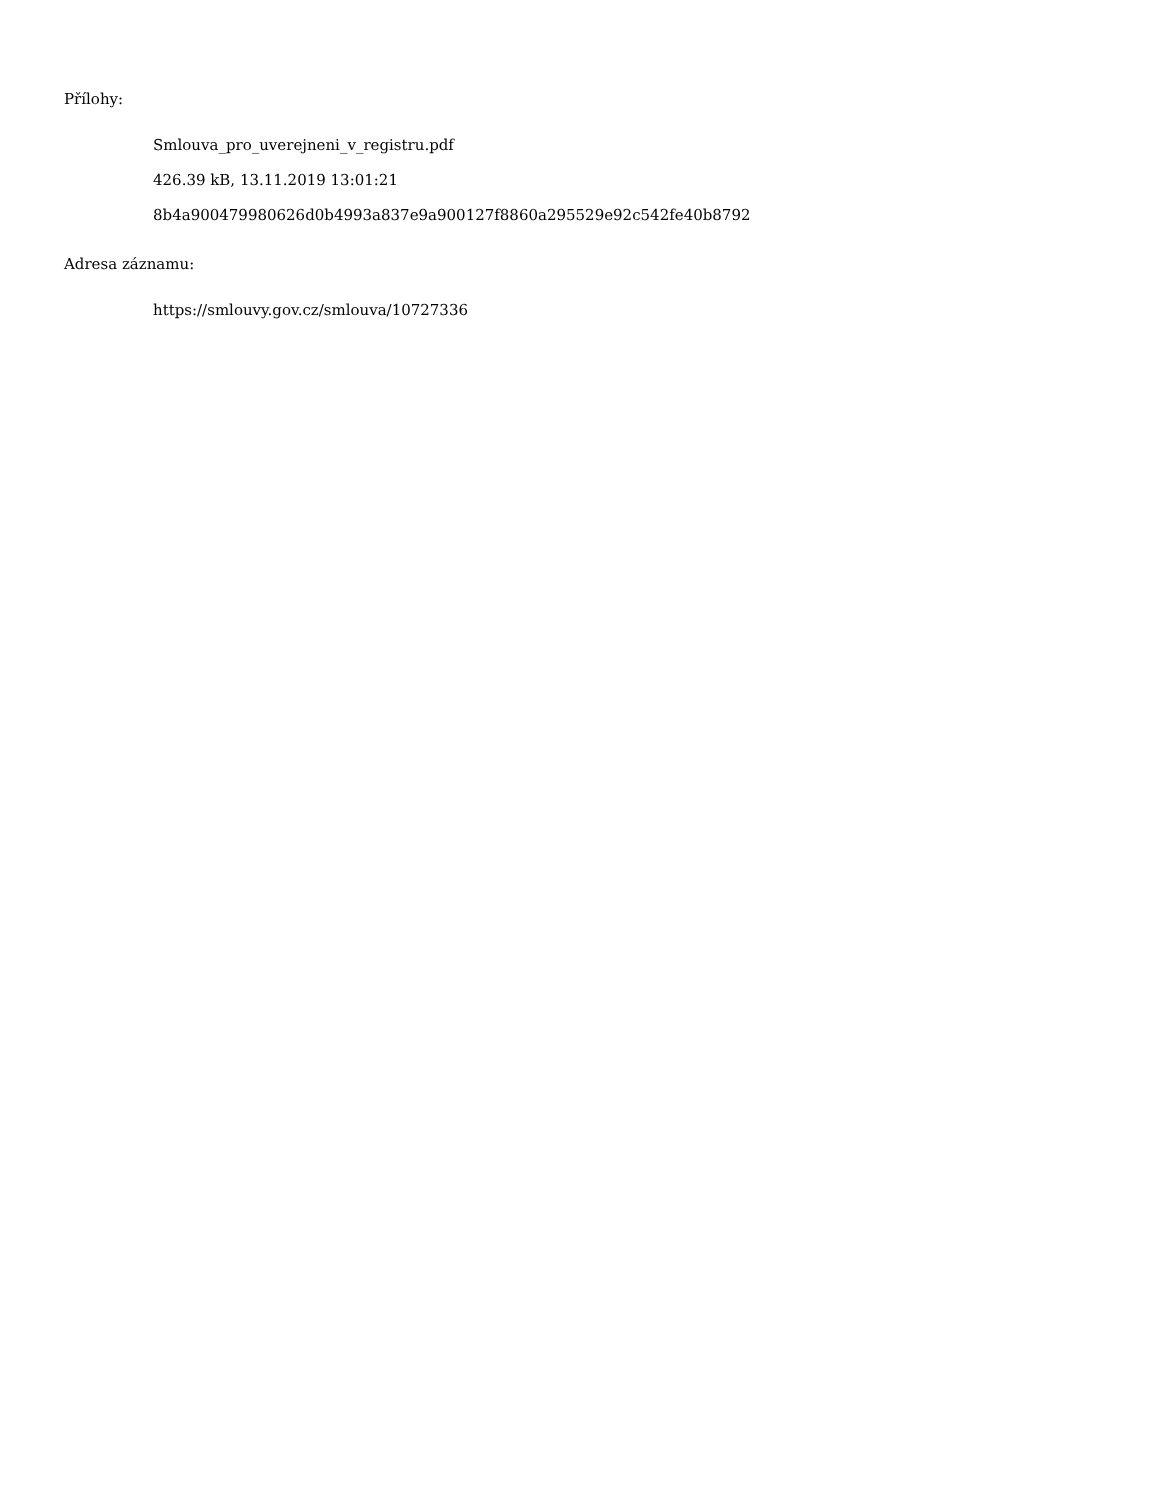Přílohy:
Smlouva_pro_uverejneni_v_registru.pdf
426.39 kB, 13.11.2019 13:01:21
8b4a900479980626d0b4993a837e9a900127f8860a295529e92c542fe40b8792
Adresa záznamu:
https://smlouvy.gov.cz/smlouva/10727336